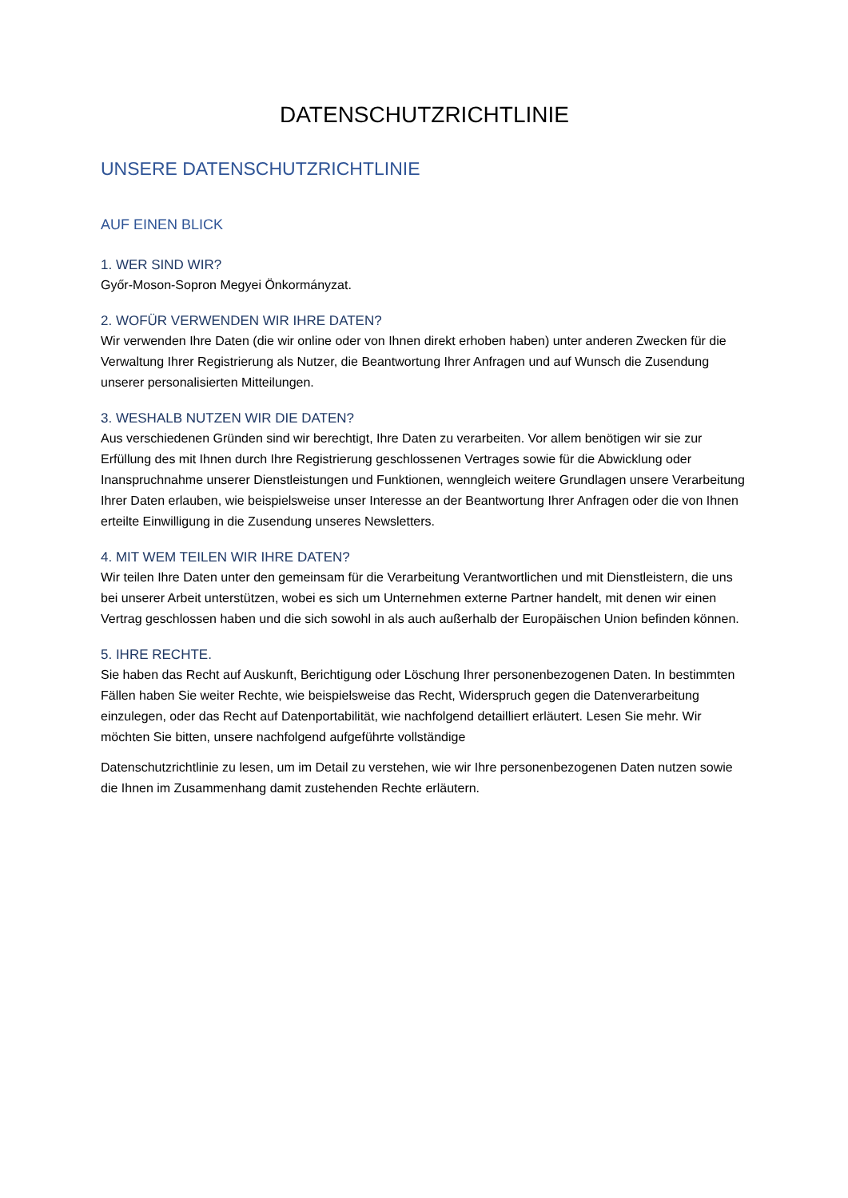DATENSCHUTZRICHTLINIE
UNSERE DATENSCHUTZRICHTLINIE
AUF EINEN BLICK
1. WER SIND WIR?
Győr-Moson-Sopron Megyei Önkormányzat.
2. WOFÜR VERWENDEN WIR IHRE DATEN?
Wir verwenden Ihre Daten (die wir online oder von Ihnen direkt erhoben haben) unter anderen Zwecken für die Verwaltung Ihrer Registrierung als Nutzer, die Beantwortung Ihrer Anfragen und auf Wunsch die Zusendung unserer personalisierten Mitteilungen.
3. WESHALB NUTZEN WIR DIE DATEN?
Aus verschiedenen Gründen sind wir berechtigt, Ihre Daten zu verarbeiten. Vor allem benötigen wir sie zur Erfüllung des mit Ihnen durch Ihre Registrierung geschlossenen Vertrages sowie für die Abwicklung oder Inanspruchnahme unserer Dienstleistungen und Funktionen, wenngleich weitere Grundlagen unsere Verarbeitung Ihrer Daten erlauben, wie beispielsweise unser Interesse an der Beantwortung Ihrer Anfragen oder die von Ihnen erteilte Einwilligung in die Zusendung unseres Newsletters.
4. MIT WEM TEILEN WIR IHRE DATEN?
Wir teilen Ihre Daten unter den gemeinsam für die Verarbeitung Verantwortlichen und mit Dienstleistern, die uns bei unserer Arbeit unterstützen, wobei es sich um Unternehmen externe Partner handelt, mit denen wir einen Vertrag geschlossen haben und die sich sowohl in als auch außerhalb der Europäischen Union befinden können.
5. IHRE RECHTE.
Sie haben das Recht auf Auskunft, Berichtigung oder Löschung Ihrer personenbezogenen Daten. In bestimmten Fällen haben Sie weiter Rechte, wie beispielsweise das Recht, Widerspruch gegen die Datenverarbeitung einzulegen, oder das Recht auf Datenportabilität, wie nachfolgend detailliert erläutert. Lesen Sie mehr. Wir möchten Sie bitten, unsere nachfolgend aufgeführte vollständige
Datenschutzrichtlinie zu lesen, um im Detail zu verstehen, wie wir Ihre personenbezogenen Daten nutzen sowie die Ihnen im Zusammenhang damit zustehenden Rechte erläutern.